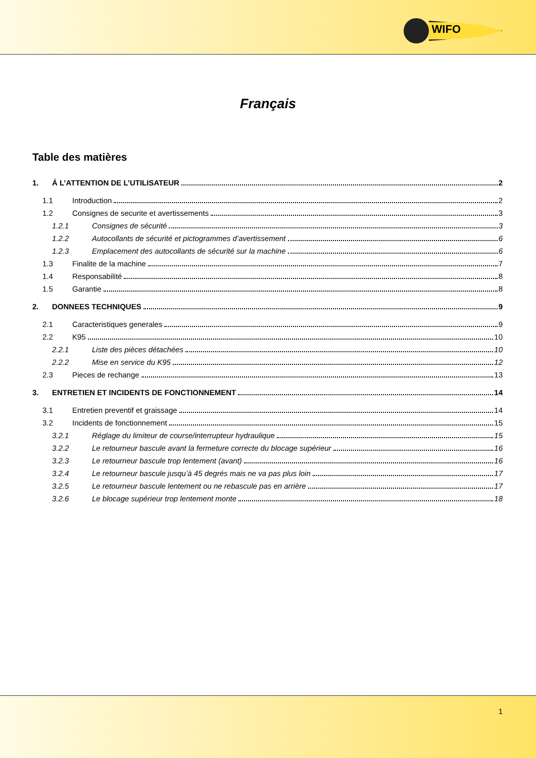WIFO
Français
Table des matières
1. Á L’ATTENTION DE L’UTILISATEUR 2
1.1 Introduction 2
1.2 Consignes de securite et avertissements 3
1.2.1 Consignes de sécurité 3
1.2.2 Autocollants de sécurité et pictogrammes d’avertissement 6
1.2.3 Emplacement des autocollants de sécurité sur la machine 6
1.3 Finalite de la machine 7
1.4 Responsabilité 8
1.5 Garantie 8
2. DONNEES TECHNIQUES 9
2.1 Caracteristiques generales 9
2.2 K95 10
2.2.1 Liste des pièces détachées 10
2.2.2 Mise en service du K95 12
2.3 Pieces de rechange 13
3. ENTRETIEN ET INCIDENTS DE FONCTIONNEMENT 14
3.1 Entretien preventif et graissage 14
3.2 Incidents de fonctionnement 15
3.2.1 Réglage du limiteur de course/interrupteur hydraulique 15
3.2.2 Le retourneur bascule avant la fermeture correcte du blocage supérieur 16
3.2.3 Le retourneur bascule trop lentement (avant) 16
3.2.4 Le retourneur bascule jusqu’à 45 degrés mais ne va pas plus loin 17
3.2.5 Le retourneur bascule lentement ou ne rebascule pas en arrière 17
3.2.6 Le blocage supérieur trop lentement monte 18
1